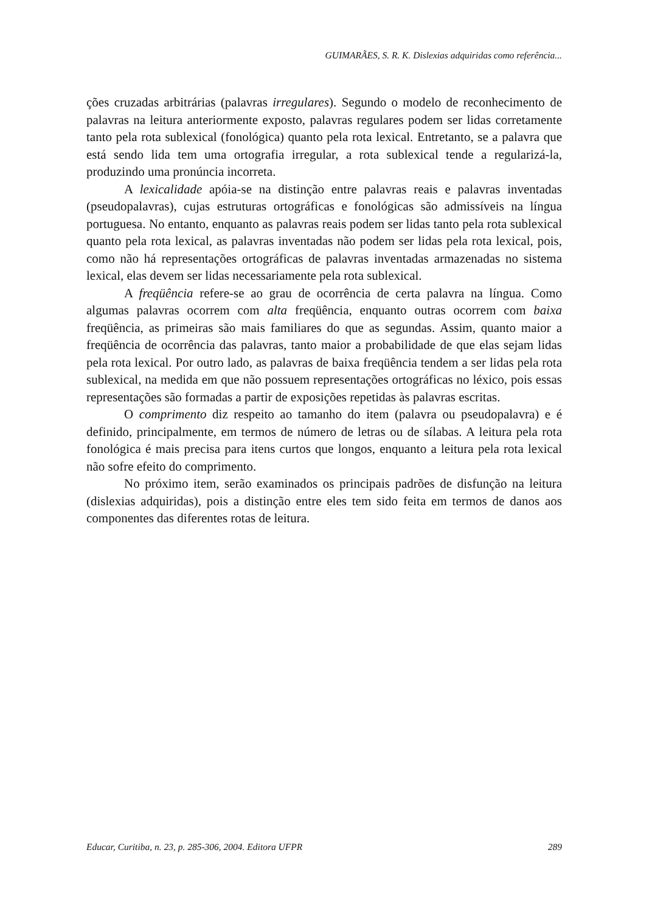GUIMARÃES, S. R. K. Dislexias adquiridas como referência...
ções cruzadas arbitrárias (palavras irregulares). Segundo o modelo de reconhecimento de palavras na leitura anteriormente exposto, palavras regulares podem ser lidas corretamente tanto pela rota sublexical (fonológica) quanto pela rota lexical. Entretanto, se a palavra que está sendo lida tem uma ortografia irregular, a rota sublexical tende a regularizá-la, produzindo uma pronúncia incorreta.
A lexicalidade apóia-se na distinção entre palavras reais e palavras inventadas (pseudopalavras), cujas estruturas ortográficas e fonológicas são admissíveis na língua portuguesa. No entanto, enquanto as palavras reais podem ser lidas tanto pela rota sublexical quanto pela rota lexical, as palavras inventadas não podem ser lidas pela rota lexical, pois, como não há representações ortográficas de palavras inventadas armazenadas no sistema lexical, elas devem ser lidas necessariamente pela rota sublexical.
A freqüência refere-se ao grau de ocorrência de certa palavra na língua. Como algumas palavras ocorrem com alta freqüência, enquanto outras ocorrem com baixa freqüência, as primeiras são mais familiares do que as segundas. Assim, quanto maior a freqüência de ocorrência das palavras, tanto maior a probabilidade de que elas sejam lidas pela rota lexical. Por outro lado, as palavras de baixa freqüência tendem a ser lidas pela rota sublexical, na medida em que não possuem representações ortográficas no léxico, pois essas representações são formadas a partir de exposições repetidas às palavras escritas.
O comprimento diz respeito ao tamanho do item (palavra ou pseudopalavra) e é definido, principalmente, em termos de número de letras ou de sílabas. A leitura pela rota fonológica é mais precisa para itens curtos que longos, enquanto a leitura pela rota lexical não sofre efeito do comprimento.
No próximo item, serão examinados os principais padrões de disfunção na leitura (dislexias adquiridas), pois a distinção entre eles tem sido feita em termos de danos aos componentes das diferentes rotas de leitura.
Educar, Curitiba, n. 23, p. 285-306, 2004. Editora UFPR 289